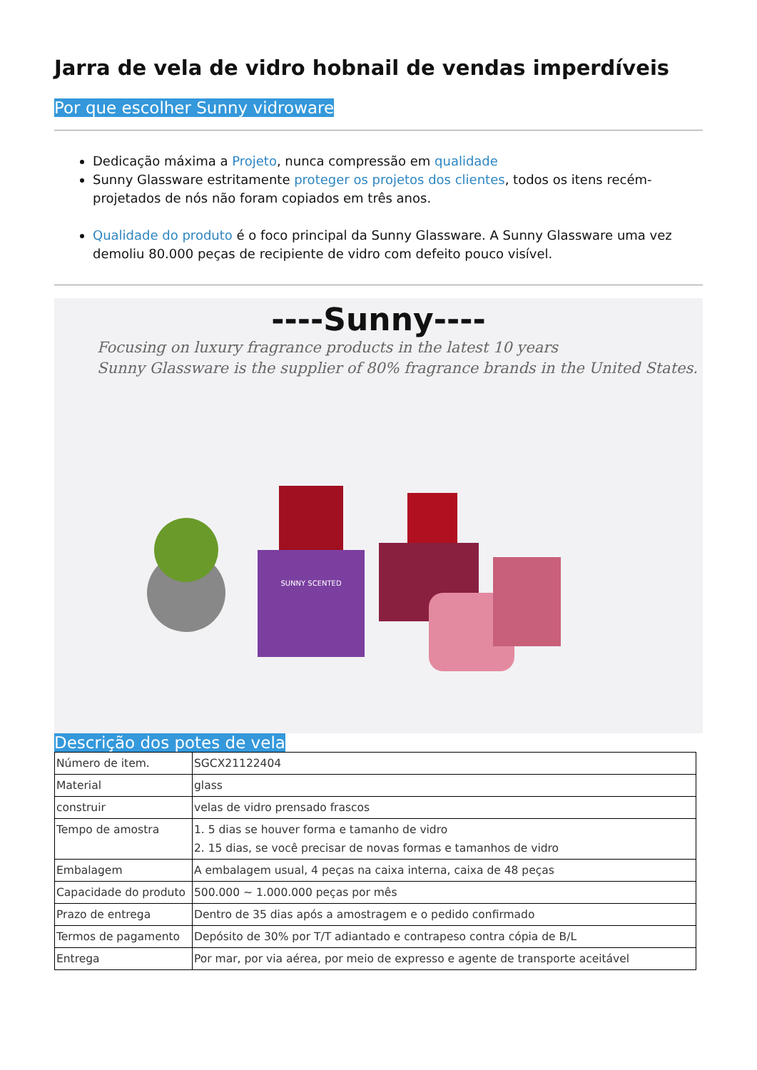Jarra de vela de vidro hobnail de vendas imperdíveis
Por que escolher Sunny vidroware
Dedicação máxima a Projeto, nunca compressão em qualidade
Sunny Glassware estritamente proteger os projetos dos clientes, todos os itens recém-projetados de nós não foram copiados em três anos.
Qualidade do produto é o foco principal da Sunny Glassware. A Sunny Glassware uma vez demoliu 80.000 peças de recipiente de vidro com defeito pouco visível.
----Sunny----
Focusing on luxury fragrance products in the latest 10 years
Sunny Glassware is the supplier of 80% fragrance brands in the United States.
SUNNY SCENTED
Descrição dos potes de vela
| Número de item. | SGCX21122404 |
| Material | glass |
| construir | velas de vidro prensado frascos |
| Tempo de amostra | 1. 5 dias se houver forma e tamanho de vidro 2. 15 dias, se você precisar de novas formas e tamanhos de vidro |
| Embalagem | A embalagem usual, 4 peças na caixa interna, caixa de 48 peças |
| Capacidade do produto | 500.000 ~ 1.000.000 peças por mês |
| Prazo de entrega | Dentro de 35 dias após a amostragem e o pedido confirmado |
| Termos de pagamento | Depósito de 30% por T/T adiantado e contrapeso contra cópia de B/L |
| Entrega | Por mar, por via aérea, por meio de expresso e agente de transporte aceitável |